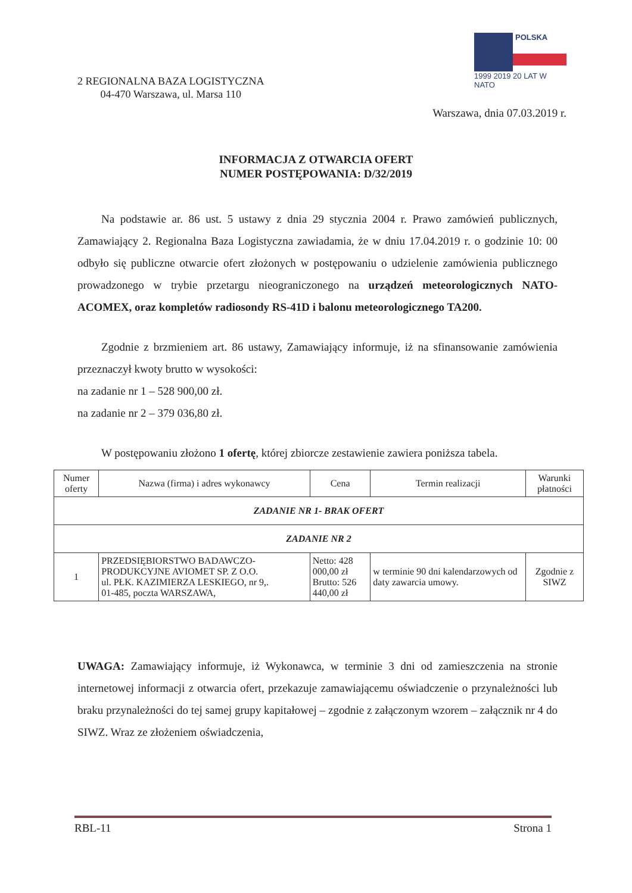2 REGIONALNA BAZA LOGISTYCZNA
04-470 Warszawa, ul. Marsa 110
POLSKA
1999 2019 20 LAT W NATO
Warszawa, dnia 07.03.2019 r.
INFORMACJA Z OTWARCIA OFERT
NUMER POSTĘPOWANIA: D/32/2019
Na podstawie ar. 86 ust. 5 ustawy z dnia 29 stycznia 2004 r. Prawo zamówień publicznych, Zamawiający 2. Regionalna Baza Logistyczna zawiadamia, że w dniu 17.04.2019 r. o godzinie 10: 00 odbyło się publiczne otwarcie ofert złożonych w postępowaniu o udzielenie zamówienia publicznego prowadzonego w trybie przetargu nieograniczonego na urządzeń meteorologicznych NATO-ACOMEX, oraz kompletów radiosondy RS-41D i balonu meteorologicznego TA200.
Zgodnie z brzmieniem art. 86 ustawy, Zamawiający informuje, iż na sfinansowanie zamówienia przeznaczył kwoty brutto w wysokości:
na zadanie nr 1 – 528 900,00 zł.
na zadanie nr 2 – 379 036,80 zł.
W postępowaniu złożono 1 ofertę, której zbiorcze zestawienie zawiera poniższa tabela.
| Numer oferty | Nazwa (firma) i adres wykonawcy | Cena | Termin realizacji | Warunki płatności |
| --- | --- | --- | --- | --- |
| ZADANIE NR 1- BRAK OFERT | | | | |
| ZADANIE NR 2 | | | | |
| 1 | PRZEDSIĘBIORSTWO BADAWCZO-PRODUKCYJNE AVIOMET SP. Z O.O. ul. PŁK. KAZIMIERZA LESKIEGO, nr 9,. 01-485, poczta WARSZAWA, | Netto: 428 000,00 zł Brutto: 526 440,00 zł | w terminie 90 dni kalendarzowych od daty zawarcia umowy. | Zgodnie z SIWZ |
UWAGA: Zamawiający informuje, iż Wykonawca, w terminie 3 dni od zamieszczenia na stronie internetowej informacji z otwarcia ofert, przekazuje zamawiającemu oświadczenie o przynależności lub braku przynależności do tej samej grupy kapitałowej – zgodnie z załączonym wzorem – załącznik nr 4 do SIWZ. Wraz ze złożeniem oświadczenia,
RBL-11 Strona 1